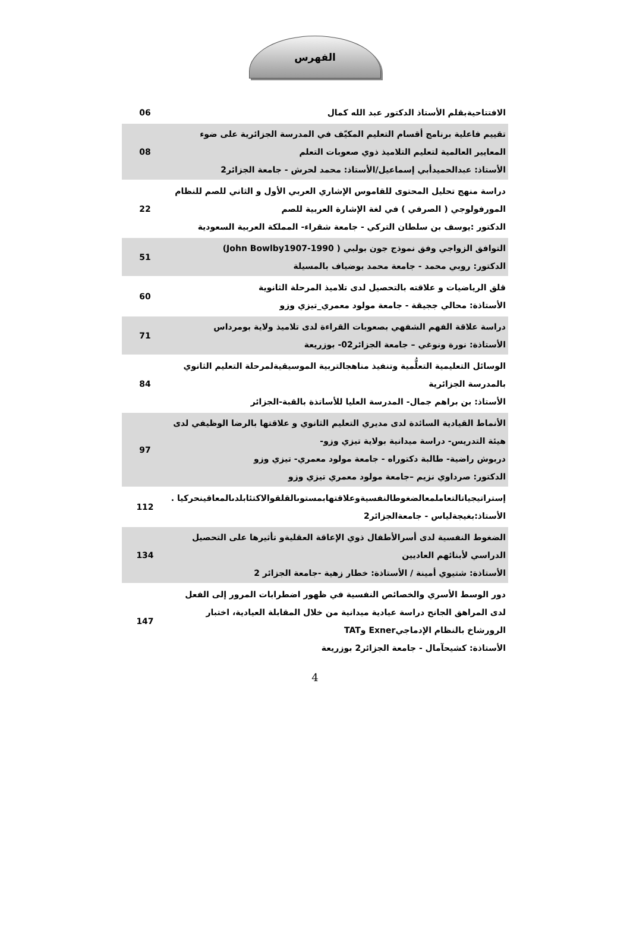الفهرس
| الافتتاحيةبقلم الأستاذ الدكتور عبد الله كمال | 06 |
| تقييم فاعلية برنامج أقسام التعليم المكيّف في المدرسة الجزائرية على ضوء المعايير العالمية لتعليم التلاميذ ذوي صعوبات التعلم الأستاذ: عبدالحميدأبي إسماعيل/الأستاذ: محمد لحرش - جامعة الجزائر2 | 08 |
| دراسة منهج تحليل المحتوى للقاموس الإشاري العربي الأول و الثاني للصم للنظام المورفولوجي ( الصرفي ) في لغة الإشارة العربية للصم الدكتور :يوسف بن سلطان التركي - جامعة شقراء- المملكة العربية السعودية | 22 |
| التوافق الزواجي وفق نموذج جون بولبي ( John Bowlby1907-1990) الدكتور: روبي محمد - جامعة محمد بوضياف بالمسيلة | 51 |
| قلق الرياضيات و علاقته بالتحصيل لدى تلاميذ المرحلة الثانوية الأستاذة: محالي ججيقة - جامعة مولود معمري_تيزي وزو | 60 |
| دراسة علاقة الفهم الشفهي بصعوبات القراءة لدى تلاميذ ولاية بومرداس الأستاذة: نورة ونوغي – جامعة الجزائر02- بوزريعة | 71 |
| الوسائل التعليمية التعلُّمية وتنفيذ مناهجالتربية الموسيقيةلمرحلة التعليم الثانوي بالمدرسة الجزائرية الأستاذ: بن براهم جمال- المدرسة العليا للأساتذة بالقبة-الجزائر | 84 |
| الأنماط القيادية السائدة لدى مديري التعليم الثانوي و علاقتها بالرضا الوظيفي لدى هيئة التدريس- دراسة ميدانية بولاية تيزي وزو- دربوش راضية- طالبة دكتوراه - جامعة مولود معمري- تيزي وزو الدكتور: صرداوي نزيم –جامعة مولود معمري تيزي وزو | 97 |
| إستراتيجياتالتعاملمعالضغوطالنفسيةوعلاقتهابمستوىالقلقوالاكتئابلدىالمعاقينحركيا . الأستاذ:بغيجةلياس - جامعةالجزائر2 | 112 |
| الضغوط النفسية لدى أسرالأطفال ذوي الإعاقة العقليةو تأثيرها على التحصيل الدراسي لأبنائهم العاديين الأستاذة: شتيوي أمينة / الأستاذة: خطار زهية -جامعة الجزائر 2 | 134 |
| دور الوسط الأسري والخصائص النفسية في ظهور اضطرابات المرور إلى الفعل لدى المراهق الجانح دراسة عيادية ميدانية من خلال المقابلة العيادية، اختبار الرورشاخ بالنظام الإدماجيExner وTAT الأستاذة: كشيحآمال - جامعة الجزائر2 بوزريعة | 147 |
4